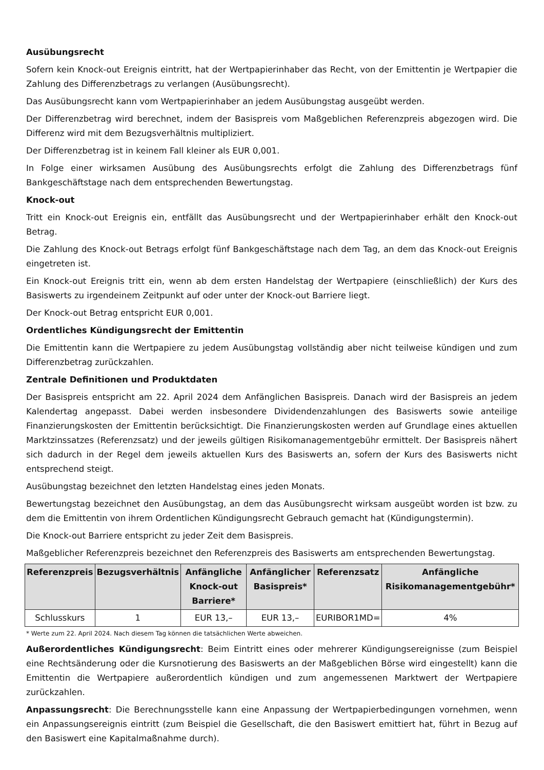Ausübungsrecht
Sofern kein Knock-out Ereignis eintritt, hat der Wertpapierinhaber das Recht, von der Emittentin je Wertpapier die Zahlung des Differenzbetrags zu verlangen (Ausübungsrecht).
Das Ausübungsrecht kann vom Wertpapierinhaber an jedem Ausübungstag ausgeübt werden.
Der Differenzbetrag wird berechnet, indem der Basispreis vom Maßgeblichen Referenzpreis abgezogen wird. Die Differenz wird mit dem Bezugsverhältnis multipliziert.
Der Differenzbetrag ist in keinem Fall kleiner als EUR 0,001.
In Folge einer wirksamen Ausübung des Ausübungsrechts erfolgt die Zahlung des Differenzbetrags fünf Bankgeschäftstage nach dem entsprechenden Bewertungstag.
Knock-out
Tritt ein Knock-out Ereignis ein, entfällt das Ausübungsrecht und der Wertpapierinhaber erhält den Knock-out Betrag.
Die Zahlung des Knock-out Betrags erfolgt fünf Bankgeschäftstage nach dem Tag, an dem das Knock-out Ereignis eingetreten ist.
Ein Knock-out Ereignis tritt ein, wenn ab dem ersten Handelstag der Wertpapiere (einschließlich) der Kurs des Basiswerts zu irgendeinem Zeitpunkt auf oder unter der Knock-out Barriere liegt.
Der Knock-out Betrag entspricht EUR 0,001.
Ordentliches Kündigungsrecht der Emittentin
Die Emittentin kann die Wertpapiere zu jedem Ausübungstag vollständig aber nicht teilweise kündigen und zum Differenzbetrag zurückzahlen.
Zentrale Definitionen und Produktdaten
Der Basispreis entspricht am 22. April 2024 dem Anfänglichen Basispreis. Danach wird der Basispreis an jedem Kalendertag angepasst. Dabei werden insbesondere Dividendenzahlungen des Basiswerts sowie anteilige Finanzierungskosten der Emittentin berücksichtigt. Die Finanzierungskosten werden auf Grundlage eines aktuellen Marktzinssatzes (Referenzsatz) und der jeweils gültigen Risikomanagementgebühr ermittelt. Der Basispreis nähert sich dadurch in der Regel dem jeweils aktuellen Kurs des Basiswerts an, sofern der Kurs des Basiswerts nicht entsprechend steigt.
Ausübungstag bezeichnet den letzten Handelstag eines jeden Monats.
Bewertungstag bezeichnet den Ausübungstag, an dem das Ausübungsrecht wirksam ausgeübt worden ist bzw. zu dem die Emittentin von ihrem Ordentlichen Kündigungsrecht Gebrauch gemacht hat (Kündigungstermin).
Die Knock-out Barriere entspricht zu jeder Zeit dem Basispreis.
Maßgeblicher Referenzpreis bezeichnet den Referenzpreis des Basiswerts am entsprechenden Bewertungstag.
| Referenzpreis | Bezugsverhältnis | Anfängliche Knock-out Barriere* | Anfänglicher Basispreis* | Referenzsatz | Anfängliche Risikomanagementgebühr* |
| --- | --- | --- | --- | --- | --- |
| Schlusskurs | 1 | EUR 13,– | EUR 13,– | EURIBOR1MD= | 4% |
* Werte zum 22. April 2024. Nach diesem Tag können die tatsächlichen Werte abweichen.
Außerordentliches Kündigungsrecht: Beim Eintritt eines oder mehrerer Kündigungsereignisse (zum Beispiel eine Rechtsänderung oder die Kursnotierung des Basiswerts an der Maßgeblichen Börse wird eingestellt) kann die Emittentin die Wertpapiere außerordentlich kündigen und zum angemessenen Marktwert der Wertpapiere zurückzahlen.
Anpassungsrecht: Die Berechnungsstelle kann eine Anpassung der Wertpapierbedingungen vornehmen, wenn ein Anpassungsereignis eintritt (zum Beispiel die Gesellschaft, die den Basiswert emittiert hat, führt in Bezug auf den Basiswert eine Kapitalmaßnahme durch).